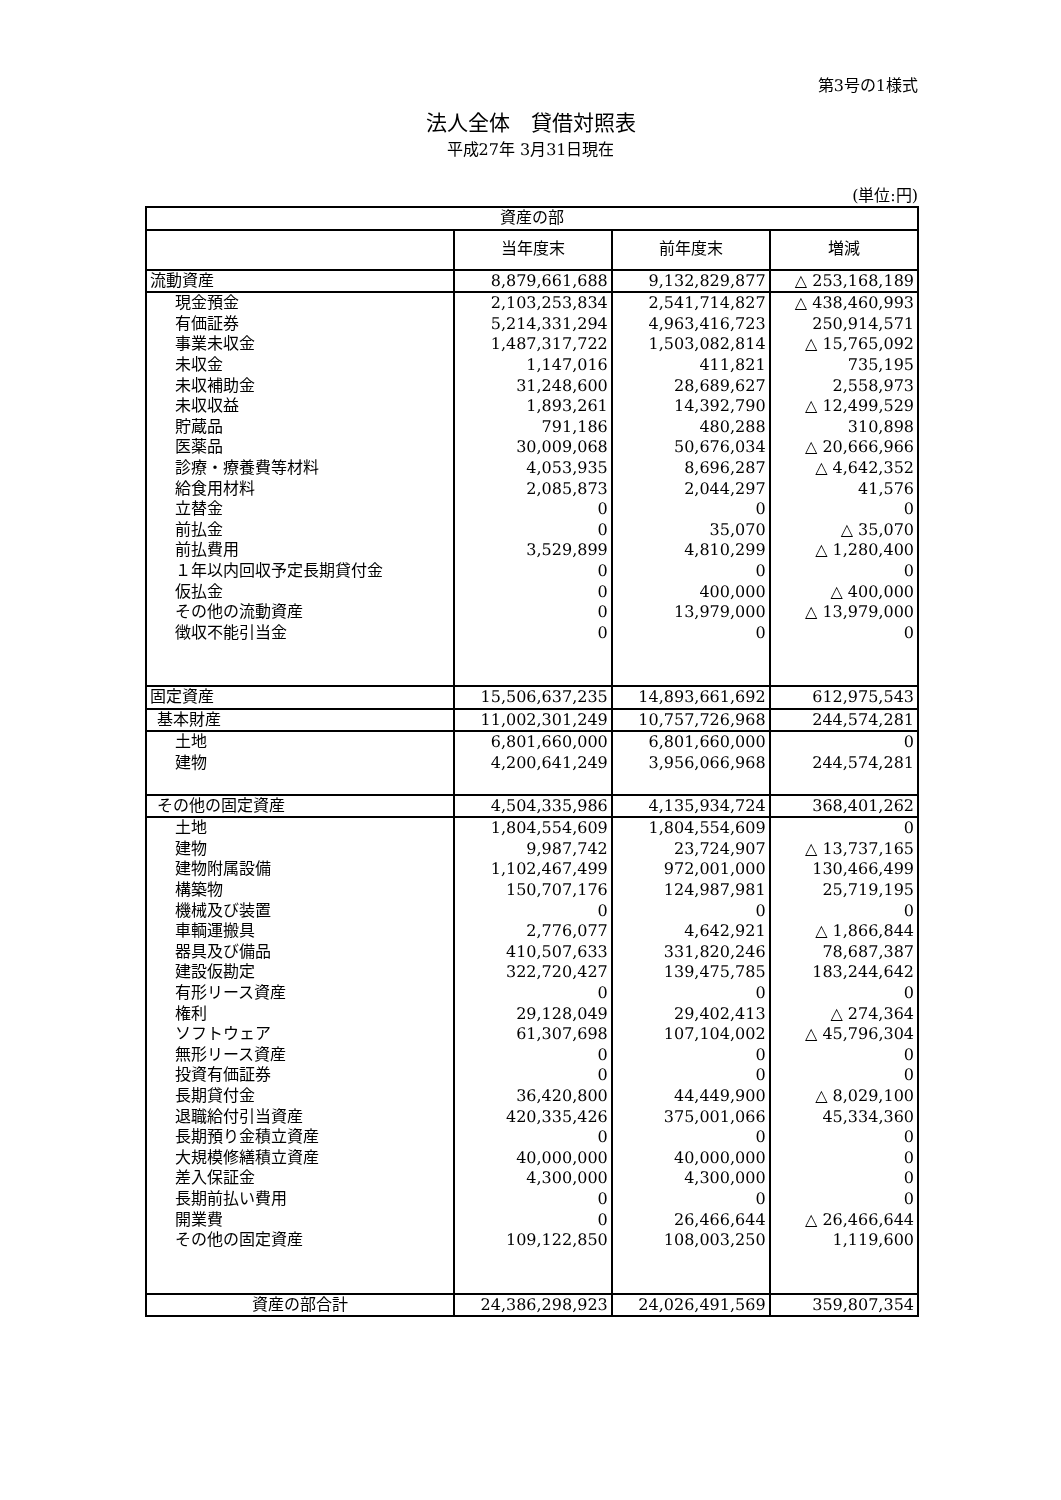第3号の1様式
法人全体　貸借対照表
平成27年 3月31日現在
(単位:円)
| 資産の部 | | | |
| --- | --- | --- | --- |
| | 当年度末 | 前年度末 | 増減 |
| 流動資産 | 8,879,661,688 | 9,132,829,877 | △ 253,168,189 |
| 現金預金 | 2,103,253,834 | 2,541,714,827 | △ 438,460,993 |
| 有価証券 | 5,214,331,294 | 4,963,416,723 | 250,914,571 |
| 事業未収金 | 1,487,317,722 | 1,503,082,814 | △ 15,765,092 |
| 未収金 | 1,147,016 | 411,821 | 735,195 |
| 未収補助金 | 31,248,600 | 28,689,627 | 2,558,973 |
| 未収収益 | 1,893,261 | 14,392,790 | △ 12,499,529 |
| 貯蔵品 | 791,186 | 480,288 | 310,898 |
| 医薬品 | 30,009,068 | 50,676,034 | △ 20,666,966 |
| 診療・療養費等材料 | 4,053,935 | 8,696,287 | △ 4,642,352 |
| 給食用材料 | 2,085,873 | 2,044,297 | 41,576 |
| 立替金 | 0 | 0 | 0 |
| 前払金 | 0 | 35,070 | △ 35,070 |
| 前払費用 | 3,529,899 | 4,810,299 | △ 1,280,400 |
| １年以内回収予定長期貸付金 | 0 | 0 | 0 |
| 仮払金 | 0 | 400,000 | △ 400,000 |
| その他の流動資産 | 0 | 13,979,000 | △ 13,979,000 |
| 徴収不能引当金 | 0 | 0 | 0 |
| 固定資産 | 15,506,637,235 | 14,893,661,692 | 612,975,543 |
| 基本財産 | 11,002,301,249 | 10,757,726,968 | 244,574,281 |
| 土地 | 6,801,660,000 | 6,801,660,000 | 0 |
| 建物 | 4,200,641,249 | 3,956,066,968 | 244,574,281 |
| その他の固定資産 | 4,504,335,986 | 4,135,934,724 | 368,401,262 |
| 土地 | 1,804,554,609 | 1,804,554,609 | 0 |
| 建物 | 9,987,742 | 23,724,907 | △ 13,737,165 |
| 建物附属設備 | 1,102,467,499 | 972,001,000 | 130,466,499 |
| 構築物 | 150,707,176 | 124,987,981 | 25,719,195 |
| 機械及び装置 | 0 | 0 | 0 |
| 車輌運搬具 | 2,776,077 | 4,642,921 | △ 1,866,844 |
| 器具及び備品 | 410,507,633 | 331,820,246 | 78,687,387 |
| 建設仮勘定 | 322,720,427 | 139,475,785 | 183,244,642 |
| 有形リース資産 | 0 | 0 | 0 |
| 権利 | 29,128,049 | 29,402,413 | △ 274,364 |
| ソフトウェア | 61,307,698 | 107,104,002 | △ 45,796,304 |
| 無形リース資産 | 0 | 0 | 0 |
| 投資有価証券 | 0 | 0 | 0 |
| 長期貸付金 | 36,420,800 | 44,449,900 | △ 8,029,100 |
| 退職給付引当資産 | 420,335,426 | 375,001,066 | 45,334,360 |
| 長期預り金積立資産 | 0 | 0 | 0 |
| 大規模修繕積立資産 | 40,000,000 | 40,000,000 | 0 |
| 差入保証金 | 4,300,000 | 4,300,000 | 0 |
| 長期前払い費用 | 0 | 0 | 0 |
| 開業費 | 0 | 26,466,644 | △ 26,466,644 |
| その他の固定資産 | 109,122,850 | 108,003,250 | 1,119,600 |
| 資産の部合計 | 24,386,298,923 | 24,026,491,569 | 359,807,354 |